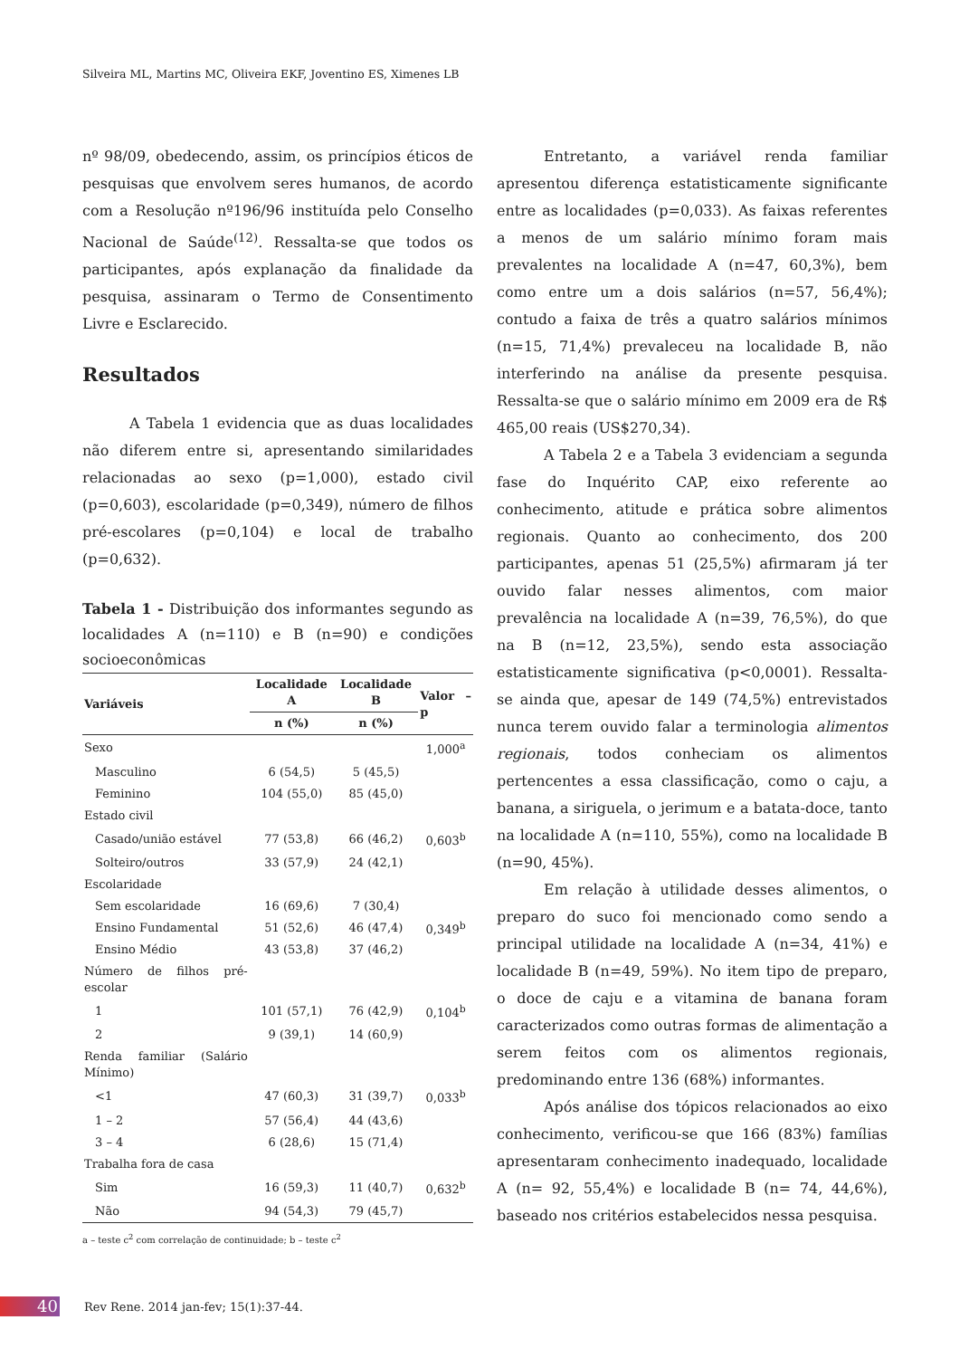Silveira ML, Martins MC, Oliveira EKF, Joventino ES, Ximenes LB
nº 98/09, obedecendo, assim, os princípios éticos de pesquisas que envolvem seres humanos, de acordo com a Resolução nº196/96 instituída pelo Conselho Nacional de Saúde<sup>(12)</sup>. Ressalta-se que todos os participantes, após explanação da finalidade da pesquisa, assinaram o Termo de Consentimento Livre e Esclarecido.
Resultados
A Tabela 1 evidencia que as duas localidades não diferem entre si, apresentando similaridades relacionadas ao sexo (p=1,000), estado civil (p=0,603), escolaridade (p=0,349), número de filhos pré-escolares (p=0,104) e local de trabalho (p=0,632).
Tabela 1 - Distribuição dos informantes segundo as localidades A (n=110) e B (n=90) e condições socioeconômicas
| Variáveis | Localidade A | Localidade B | Valor – p |
| --- | --- | --- | --- |
| | n (%) | n (%) | |
| Sexo | | | 1,000<sup>a</sup> |
| Masculino | 6 (54,5) | 5 (45,5) | |
| Feminino | 104 (55,0) | 85 (45,0) | |
| Estado civil | | | |
| Casado/união estável | 77 (53,8) | 66 (46,2) | 0,603<sup>b</sup> |
| Solteiro/outros | 33 (57,9) | 24 (42,1) | |
| Escolaridade | | | |
| Sem escolaridade | 16 (69,6) | 7 (30,4) | 0,349<sup>b</sup> |
| Ensino Fundamental | 51 (52,6) | 46 (47,4) | |
| Ensino Médio | 43 (53,8) | 37 (46,2) | |
| Número de filhos pré-escolar | | | |
| 1 | 101 (57,1) | 76 (42,9) | 0,104<sup>b</sup> |
| 2 | 9 (39,1) | 14 (60,9) | |
| Renda familiar (Salário Mínimo) | | | |
| <1 | 47 (60,3) | 31 (39,7) | 0,033<sup>b</sup> |
| 1 – 2 | 57 (56,4) | 44 (43,6) | |
| 3 – 4 | 6 (28,6) | 15 (71,4) | |
| Trabalha fora de casa | | | |
| Sim | 16 (59,3) | 11 (40,7) | 0,632<sup>b</sup> |
| Não | 94 (54,3) | 79 (45,7) | |
a – teste c<sup>2</sup> com correlação de continuidade; b – teste c<sup>2</sup>
Entretanto, a variável renda familiar apresentou diferença estatisticamente significante entre as localidades (p=0,033). As faixas referentes a menos de um salário mínimo foram mais prevalentes na localidade A (n=47, 60,3%), bem como entre um a dois salários (n=57, 56,4%); contudo a faixa de três a quatro salários mínimos (n=15, 71,4%) prevaleceu na localidade B, não interferindo na análise da presente pesquisa. Ressalta-se que o salário mínimo em 2009 era de R$ 465,00 reais (US$270,34).
A Tabela 2 e a Tabela 3 evidenciam a segunda fase do Inquérito CAP, eixo referente ao conhecimento, atitude e prática sobre alimentos regionais. Quanto ao conhecimento, dos 200 participantes, apenas 51 (25,5%) afirmaram já ter ouvido falar nesses alimentos, com maior prevalência na localidade A (n=39, 76,5%), do que na B (n=12, 23,5%), sendo esta associação estatisticamente significativa (p<0,0001). Ressalta-se ainda que, apesar de 149 (74,5%) entrevistados nunca terem ouvido falar a terminologia alimentos regionais, todos conheciam os alimentos pertencentes a essa classificação, como o caju, a banana, a siriguela, o jerimum e a batata-doce, tanto na localidade A (n=110, 55%), como na localidade B (n=90, 45%).
Em relação à utilidade desses alimentos, o preparo do suco foi mencionado como sendo a principal utilidade na localidade A (n=34, 41%) e localidade B (n=49, 59%). No item tipo de preparo, o doce de caju e a vitamina de banana foram caracterizados como outras formas de alimentação a serem feitos com os alimentos regionais, predominando entre 136 (68%) informantes.
Após análise dos tópicos relacionados ao eixo conhecimento, verificou-se que 166 (83%) famílias apresentaram conhecimento inadequado, localidade A (n= 92, 55,4%) e localidade B (n= 74, 44,6%), baseado nos critérios estabelecidos nessa pesquisa.
40
Rev Rene. 2014 jan-fev; 15(1):37-44.